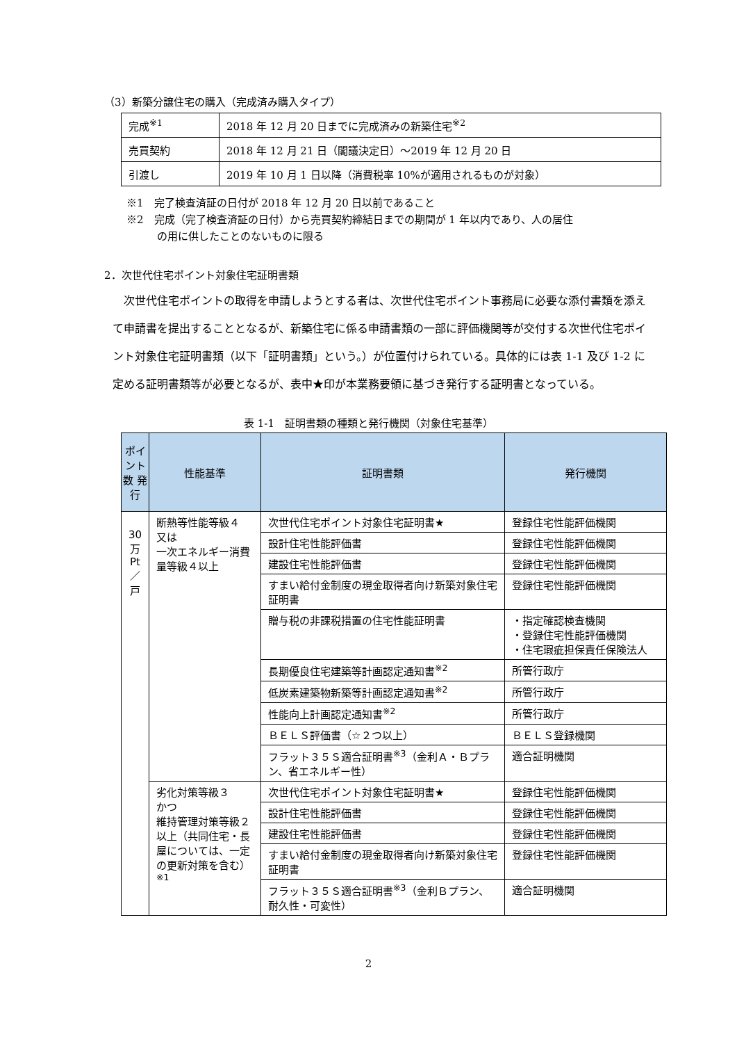（3）新築分譲住宅の購入（完成済み購入タイプ）
| 完成<sup>※1</sup> | 2018 年 12 月 20 日までに完成済みの新築住宅<sup>※2</sup> |
| 売買契約 | 2018 年 12 月 21 日（閣議決定日）～2019 年 12 月 20 日 |
| 引渡し | 2019 年 10 月 1 日以降（消費税率 10%が適用されるものが対象） |
※1　完了検査済証の日付が 2018 年 12 月 20 日以前であること
※2　完成（完了検査済証の日付）から売買契約締結日までの期間が 1 年以内であり、人の居住
の用に供したことのないものに限る
2．次世代住宅ポイント対象住宅証明書類
次世代住宅ポイントの取得を申請しようとする者は、次世代住宅ポイント事務局に必要な添付書類を添えて申請書を提出することとなるが、新築住宅に係る申請書類の一部に評価機関等が交付する次世代住宅ポイント対象住宅証明書類（以下「証明書類」という。）が位置付けられている。具体的には表 1-1 及び 1-2 に定める証明書類等が必要となるが、表中★印が本業務要領に基づき発行する証明書となっている。
表 1-1　証明書類の種類と発行機関（対象住宅基準）
| ポイント数 発行 | 性能基準 | 証明書類 | 発行機関 |
| --- | --- | --- | --- |
| 30 万 Pt ／ 戸 | 断熱等性能等級４ 又は 一次エネルギー消費量等級４以上 | 次世代住宅ポイント対象住宅証明書★ | 登録住宅性能評価機関 |
| | | 設計住宅性能評価書 | 登録住宅性能評価機関 |
| | | 建設住宅性能評価書 | 登録住宅性能評価機関 |
| | | すまい給付金制度の現金取得者向け新築対象住宅証明書 | 登録住宅性能評価機関 |
| | | 贈与税の非課税措置の住宅性能証明書 | ・指定確認検査機関 ・登録住宅性能評価機関 ・住宅瑕疵担保責任保険法人 |
| | | 長期優良住宅建築等計画認定通知書<sup>※2</sup> | 所管行政庁 |
| | | 低炭素建築物新築等計画認定通知書<sup>※2</sup> | 所管行政庁 |
| | | 性能向上計画認定通知書<sup>※2</sup> | 所管行政庁 |
| | | ＢＥＬＳ評価書（☆２つ以上） | ＢＥＬＳ登録機関 |
| | | フラット３５Ｓ適合証明書<sup>※3</sup>（金利Ａ・Ｂプラン、省エネルギー性） | 適合証明機関 |
| | 劣化対策等級３ かつ 維持管理対策等級２以上（共同住宅・長屋については、一定の更新対策を含む）<sup>※1</sup> | 次世代住宅ポイント対象住宅証明書★ | 登録住宅性能評価機関 |
| | | 設計住宅性能評価書 | 登録住宅性能評価機関 |
| | | 建設住宅性能評価書 | 登録住宅性能評価機関 |
| | | すまい給付金制度の現金取得者向け新築対象住宅証明書 | 登録住宅性能評価機関 |
| | | フラット３５Ｓ適合証明書<sup>※3</sup>（金利Ｂプラン、耐久性・可変性） | 適合証明機関 |
2